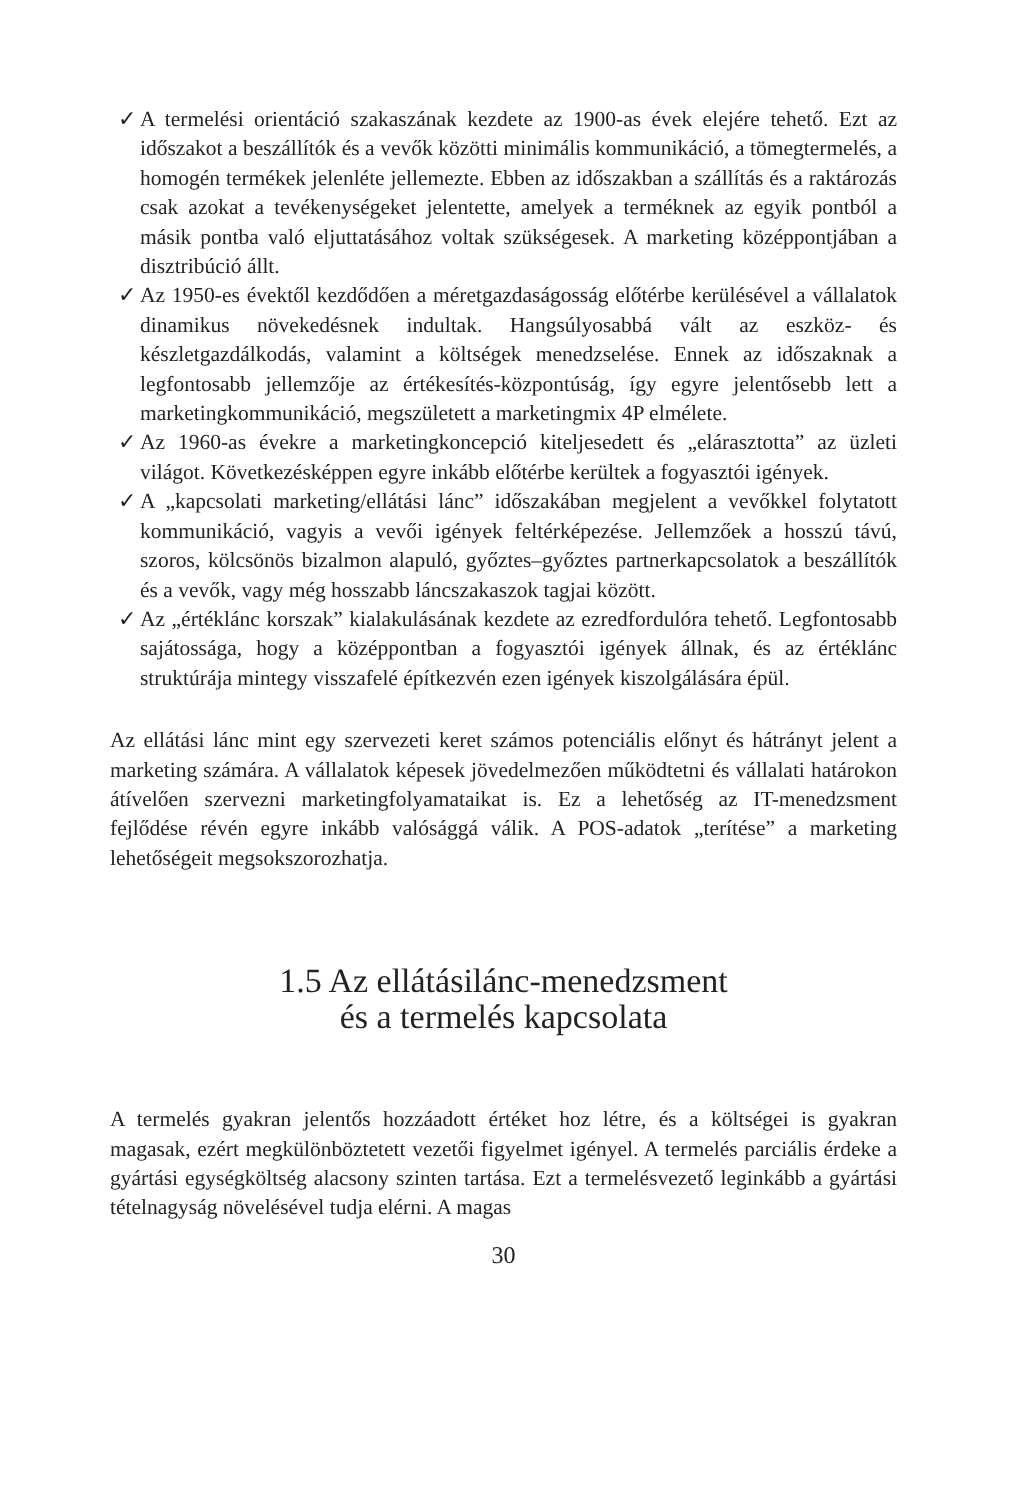✓ A termelési orientáció szakaszának kezdete az 1900-as évek elejére tehető. Ezt az időszakot a beszállítók és a vevők közötti minimális kommunikáció, a tömegtermelés, a homogén termékek jelenléte jellemezte. Ebben az időszakban a szállítás és a raktározás csak azokat a tevékenységeket jelentette, amelyek a terméknek az egyik pontból a másik pontba való eljuttatásához voltak szükségesek. A marketing középpontjában a disztribúció állt.
✓ Az 1950-es évektől kezdődően a méretgazdaságosság előtérbe kerülésével a vállalatok dinamikus növekedésnek indultak. Hangsúlyosabbá vált az eszköz- és készletgazdálkodás, valamint a költségek menedzselése. Ennek az időszaknak a legfontosabb jellemzője az értékesítés-központúság, így egyre jelentősebb lett a marketingkommunikáció, megszületett a marketingmix 4P elmélete.
✓ Az 1960-as évekre a marketingkoncepció kiteljesedett és „elárasztotta” az üzleti világot. Következésképpen egyre inkább előtérbe kerültek a fogyasztói igények.
✓ A „kapcsolati marketing/ellátási lánc” időszakában megjelent a vevőkkel folytatott kommunikáció, vagyis a vevői igények feltérképezése. Jellemzőek a hosszú távú, szoros, kölcsönös bizalmon alapuló, győztes–győztes partnerkapcsolatok a beszállítók és a vevők, vagy még hosszabb láncszakaszok tagjai között.
✓ Az „értéklánc korszak” kialakulásának kezdete az ezredfordulóra tehető. Legfontosabb sajátossága, hogy a középpontban a fogyasztói igények állnak, és az értéklánc struktúrája mintegy visszafelé építkezvén ezen igények kiszolgálására épül.
Az ellátási lánc mint egy szervezeti keret számos potenciális előnyt és hátrányt jelent a marketing számára. A vállalatok képesek jövedelmezően működtetni és vállalati határokon átívelően szervezni marketingfolyamataikat is. Ez a lehetőség az IT-menedzsment fejlődése révén egyre inkább valósággá válik. A POS-adatok „terítése” a marketing lehetőségeit megsokszorozhatja.
1.5 Az ellátásilánc-menedzsment
és a termelés kapcsolata
A termelés gyakran jelentős hozzáadott értéket hoz létre, és a költségei is gyakran magasak, ezért megkülönböztetett vezetői figyelmet igényel. A termelés parciális érdeke a gyártási egységköltség alacsony szinten tartása. Ezt a termelésvezető leginkább a gyártási tételnagyság növelésével tudja elérni. A magas
30